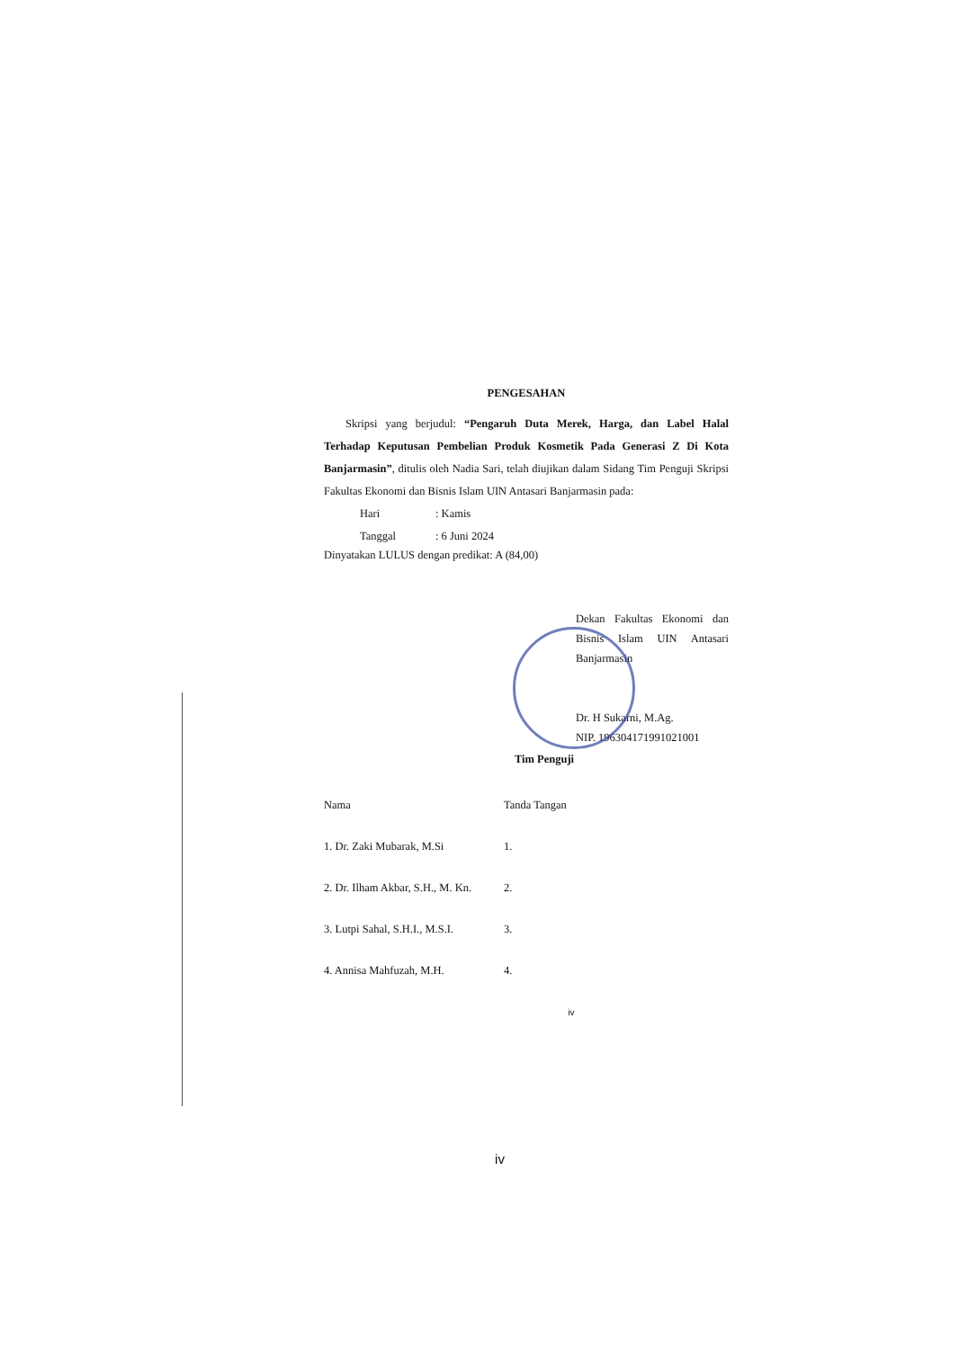PENGESAHAN
Skripsi yang berjudul: “Pengaruh Duta Merek, Harga, dan Label Halal Terhadap Keputusan Pembelian Produk Kosmetik Pada Generasi Z Di Kota Banjarmasin”, ditulis oleh Nadia Sari, telah diujikan dalam Sidang Tim Penguji Skripsi Fakultas Ekonomi dan Bisnis Islam UIN Antasari Banjarmasin pada:
Hari: Kamis
Tanggal: 6 Juni 2024
Dinyatakan LULUS dengan predikat: A (84,00)
Dekan Fakultas Ekonomi dan Bisnis Islam UIN Antasari Banjarmasin
Dr. H Sukarni, M.Ag.
NIP. 196304171991021001
Tim Penguji
| Nama | Tanda Tangan |
| --- | --- |
| 1. Dr. Zaki Mubarak, M.Si | 1. |
| 2. Dr. Ilham Akbar, S.H., M. Kn. | 2. |
| 3. Lutpi Sahal, S.H.I., M.S.I. | 3. |
| 4. Annisa Mahfuzah, M.H. | 4. |
iv
iv